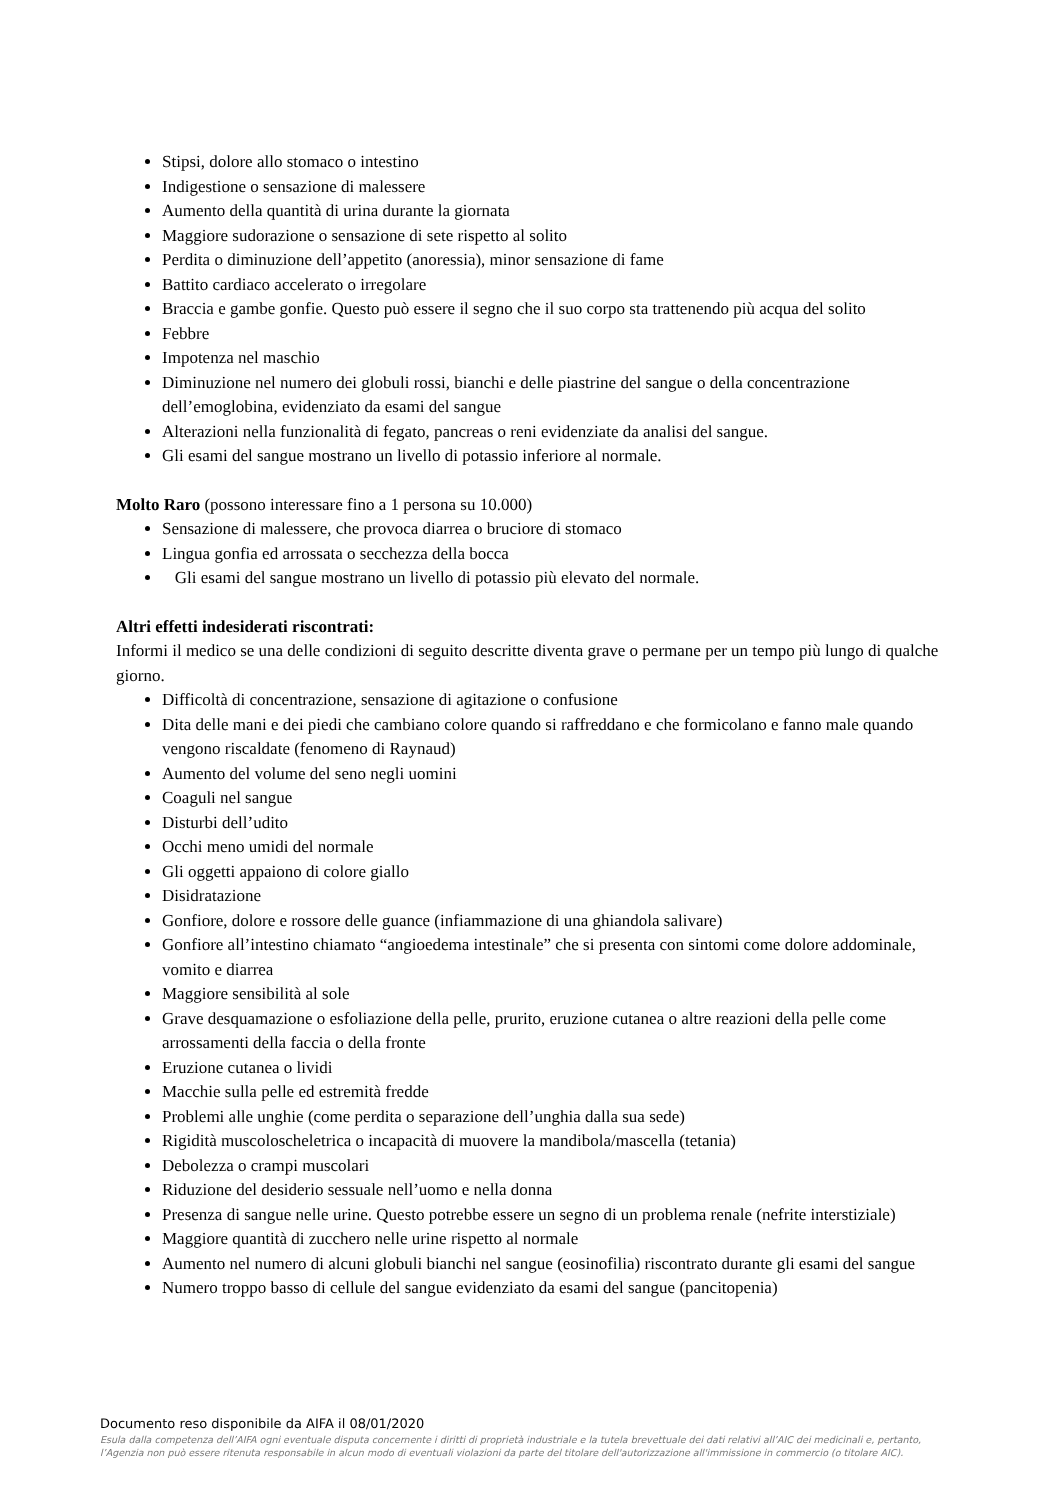Stipsi, dolore allo stomaco o intestino
Indigestione o sensazione di malessere
Aumento della quantità di urina durante la giornata
Maggiore sudorazione o sensazione di sete rispetto al solito
Perdita o diminuzione dell’appetito (anoressia), minor sensazione di fame
Battito cardiaco accelerato o irregolare
Braccia e gambe gonfie. Questo può essere il segno che il suo corpo sta trattenendo più acqua del solito
Febbre
Impotenza nel maschio
Diminuzione nel numero dei globuli rossi, bianchi e delle piastrine del sangue o della concentrazione dell’emoglobina, evidenziato da esami del sangue
Alterazioni nella funzionalità di fegato, pancreas o reni evidenziate da analisi del sangue.
Gli esami del sangue mostrano un livello di potassio inferiore al normale.
Molto Raro (possono interessare fino a 1 persona su 10.000)
Sensazione di malessere, che provoca diarrea o bruciore di stomaco
Lingua gonfia ed arrossata o secchezza della bocca
Gli esami del sangue mostrano un livello di potassio più elevato del normale.
Altri effetti indesiderati riscontrati:
Informi il medico se una delle condizioni di seguito descritte diventa grave o permane per un tempo più lungo di qualche giorno.
Difficoltà di concentrazione, sensazione di agitazione o confusione
Dita delle mani e dei piedi che cambiano colore quando si raffreddano e che formicolano e fanno male quando vengono riscaldate (fenomeno di Raynaud)
Aumento del volume del seno negli uomini
Coaguli nel sangue
Disturbi dell’udito
Occhi meno umidi del normale
Gli oggetti appaiono di colore giallo
Disidratazione
Gonfiore, dolore e rossore delle guance (infiammazione di una ghiandola salivare)
Gonfiore all’intestino chiamato “angioedema intestinale” che si presenta con sintomi come dolore addominale, vomito e diarrea
Maggiore sensibilità al sole
Grave desquamazione o esfoliazione della pelle, prurito, eruzione cutanea o altre reazioni della pelle come arrossamenti della faccia o della fronte
Eruzione cutanea o lividi
Macchie sulla pelle ed estremità fredde
Problemi alle unghie (come perdita o separazione dell’unghia dalla sua sede)
Rigidità muscoloscheletrica o incapacità di muovere la mandibola/mascella (tetania)
Debolezza o crampi muscolari
Riduzione del desiderio sessuale nell’uomo e nella donna
Presenza di sangue nelle urine. Questo potrebbe essere un segno di un problema renale (nefrite interstiziale)
Maggiore quantità di zucchero nelle urine rispetto al normale
Aumento nel numero di alcuni globuli bianchi nel sangue (eosinofilia) riscontrato durante gli esami del sangue
Numero troppo basso di cellule del sangue evidenziato da esami del sangue (pancitopenia)
Documento reso disponibile da AIFA il 08/01/2020
Esula dalla competenza dell’AIFA ogni eventuale disputa concernente i diritti di proprietà industriale e la tutela brevettuale dei dati relativi all’AIC dei medicinali e, pertanto, l’Agenzia non può essere ritenuta responsabile in alcun modo di eventuali violazioni da parte del titolare dell'autorizzazione all'immissione in commercio (o titolare AIC).